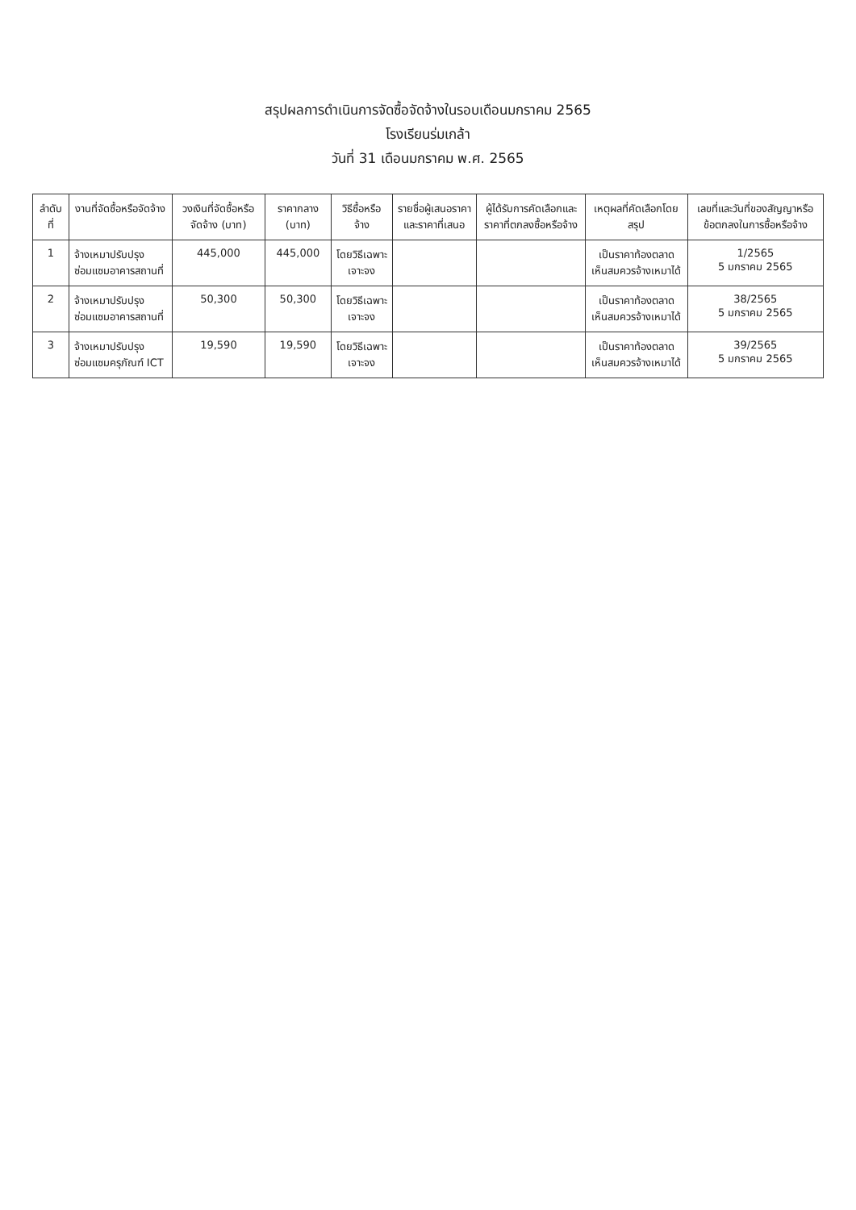สรุปผลการดำเนินการจัดซื้อจัดจ้างในรอบเดือนมกราคม 2565
โรงเรียนร่มเกล้า
วันที่ 31 เดือนมกราคม พ.ศ. 2565
| ลำดับที่ | งานที่จัดซื้อหรือจัดจ้าง | วงเงินที่จัดซื้อหรือจัดจ้าง (บาท) | ราคากลาง (บาท) | วิธีซื้อหรือจ้าง | รายชื่อผู้เสนอราคาและราคาที่เสนอ | ผู้ได้รับการคัดเลือกและราคาที่ตกลงซื้อหรือจ้าง | เหตุผลที่คัดเลือกโดยสรุป | เลขที่และวันที่ของสัญญาหรือข้อตกลงในการซื้อหรือจ้าง |
| --- | --- | --- | --- | --- | --- | --- | --- | --- |
| 1 | จ้างเหมาปรับปรุงซ่อมแซมอาคารสถานที่ | 445,000 | 445,000 | โดยวิธีเฉพาะเจาะจง | | | เป็นราคาท้องตลาดเห็นสมควรจ้างเหมาได้ | 1/2565 5 มกราคม 2565 |
| 2 | จ้างเหมาปรับปรุงซ่อมแซมอาคารสถานที่ | 50,300 | 50,300 | โดยวิธีเฉพาะเจาะจง | | | เป็นราคาท้องตลาดเห็นสมควรจ้างเหมาได้ | 38/2565 5 มกราคม 2565 |
| 3 | จ้างเหมาปรับปรุงซ่อมแซมครุภัณฑ์ ICT | 19,590 | 19,590 | โดยวิธีเฉพาะเจาะจง | | | เป็นราคาท้องตลาดเห็นสมควรจ้างเหมาได้ | 39/2565 5 มกราคม 2565 |